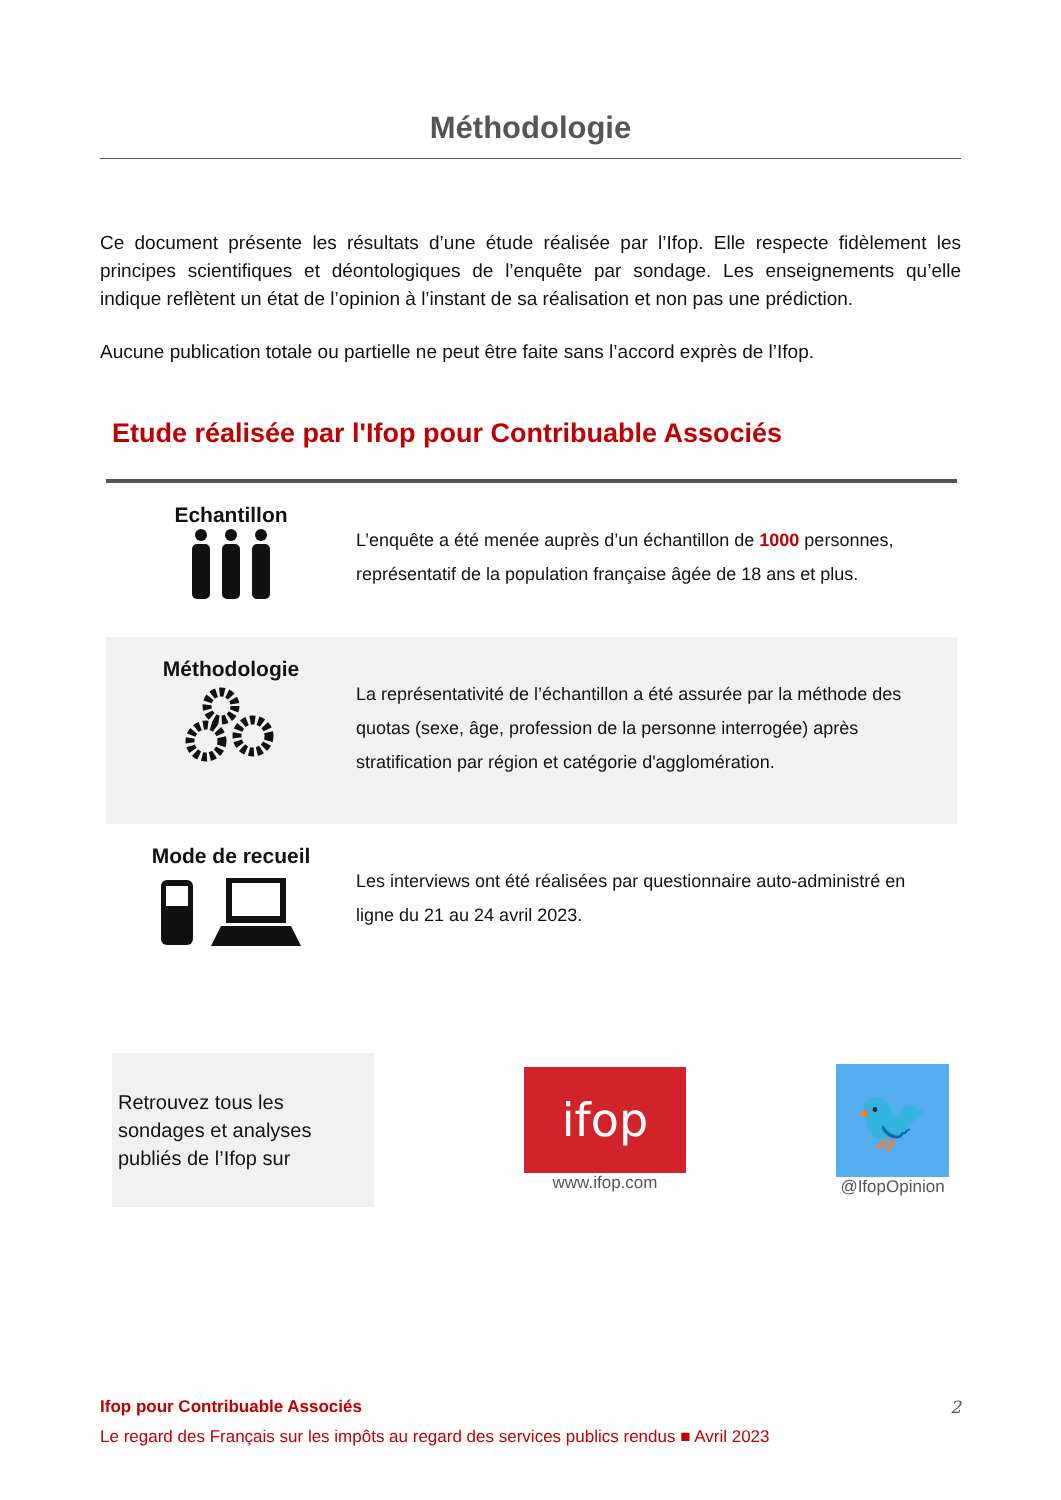Méthodologie
Ce document présente les résultats d’une étude réalisée par l’Ifop. Elle respecte fidèlement les principes scientifiques et déontologiques de l’enquête par sondage. Les enseignements qu’elle indique reflètent un état de l’opinion à l’instant de sa réalisation et non pas une prédiction.
Aucune publication totale ou partielle ne peut être faite sans l’accord exprès de l’Ifop.
Etude réalisée par l'Ifop pour Contribuable Associés
Echantillon
L’enquête a été menée auprès d’un échantillon de 1000 personnes, représentatif de la population française âgée de 18 ans et plus.
Méthodologie
La représentativité de l’échantillon a été assurée par la méthode des quotas (sexe, âge, profession de la personne interrogée) après stratification par région et catégorie d'agglomération.
Mode de recueil
Les interviews ont été réalisées par questionnaire auto-administré en ligne du 21 au 24 avril 2023.
Retrouvez tous les sondages et analyses publiés de l’Ifop sur
ifop
www.ifop.com
🐦
@IfopOpinion
Ifop pour Contribuable Associés
Le regard des Français sur les impôts au regard des services publics rendus ■ Avril 2023
2